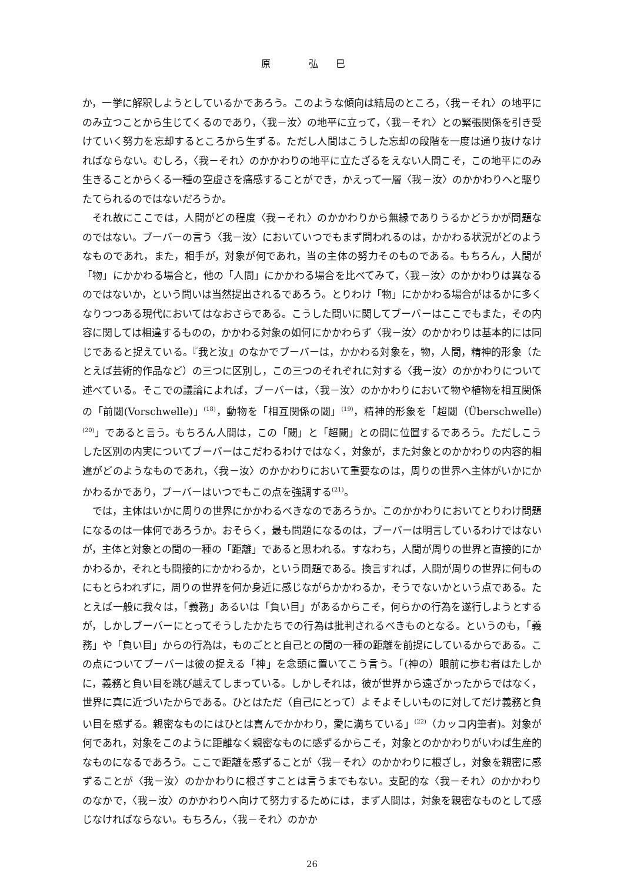原 弘巳
か，一挙に解釈しようとしているかであろう。このような傾向は結局のところ，〈我－それ〉の地平にのみ立つことから生じてくるのであり，〈我－汝〉の地平に立って，〈我－それ〉との緊張関係を引き受けていく努力を忘却するところから生ずる。ただし人間はこうした忘却の段階を一度は通り抜けなければならない。むしろ，〈我－それ〉のかかわりの地平に立たざるをえない人間こそ，この地平にのみ生きることからくる一種の空虚さを痛感することができ，かえって一層〈我－汝〉のかかわりへと駆りたてられるのではないだろうか。
それ故にここでは，人間がどの程度〈我－それ〉のかかわりから無縁でありうるかどうかが問題なのではない。ブーバーの言う〈我－汝〉においていつでもまず問われるのは，かかわる状況がどのようなものであれ，また，相手が，対象が何であれ，当の主体の努力そのものである。もちろん，人間が「物」にかかわる場合と，他の「人間」にかかわる場合を比べてみて，〈我－汝〉のかかわりは異なるのではないか，という問いは当然提出されるであろう。とりわけ「物」にかかわる場合がはるかに多くなりつつある現代においてはなおさらである。こうした問いに関してブーバーはここでもまた，その内容に関しては相違するものの，かかわる対象の如何にかかわらず〈我－汝〉のかかわりは基本的には同じであると捉えている。『我と汝』のなかでブーバーは，かかわる対象を，物，人間，精神的形象（たとえば芸術的作品など）の三つに区別し，この三つのそれぞれに対する〈我－汝〉のかかわりについて述べている。そこでの議論によれば，ブーバーは，〈我－汝〉のかかわりにおいて物や植物を相互関係の「前閾(Vorschwelle)」<sup>(18)</sup>，動物を「相互関係の閾」<sup>(19)</sup>，精神的形象を「超閾（Überschwelle)<sup>(20)</sup>」であると言う。もちろん人間は，この「閾」と「超閾」との間に位置するであろう。ただしこうした区別の内実についてブーバーはこだわるわけではなく，対象が，また対象とのかかわりの内容的相違がどのようなものであれ，〈我－汝〉のかかわりにおいて重要なのは，周りの世界へ主体がいかにかかわるかであり，ブーバーはいつでもこの点を強調する<sup>(21)</sup>。
では，主体はいかに周りの世界にかかわるべきなのであろうか。このかかわりにおいてとりわけ問題になるのは一体何であろうか。おそらく，最も問題になるのは，ブーバーは明言しているわけではないが，主体と対象との間の一種の「距離」であると思われる。すなわち，人間が周りの世界と直接的にかかわるか，それとも間接的にかかわるか，という問題である。換言すれば，人間が周りの世界に何ものにもとらわれずに，周りの世界を何か身近に感じながらかかわるか，そうでないかという点である。たとえば一般に我々は，「義務」あるいは「負い目」があるからこそ，何らかの行為を遂行しようとするが，しかしブーバーにとってそうしたかたちでの行為は批判されるべきものとなる。というのも，「義務」や「負い目」からの行為は，ものごとと自己との間の一種の距離を前提にしているからである。この点についてブーバーは彼の捉える「神」を念頭に置いてこう言う。「(神の）眼前に歩む者はたしかに，義務と負い目を跳び越えてしまっている。しかしそれは，彼が世界から遠ざかったからではなく，世界に真に近づいたからである。ひとはただ（自己にとって）よそよそしいものに対してだけ義務と負い目を感ずる。親密なものにはひとは喜んでかかわり，愛に満ちている」<sup>(22)</sup>（カッコ内筆者)。対象が何であれ，対象をこのように距離なく親密なものに感ずるからこそ，対象とのかかわりがいわば生産的なものになるであろう。ここで距離を感ずることが〈我－それ〉のかかわりに根ざし，対象を親密に感ずることが〈我－汝〉のかかわりに根ざすことは言うまでもない。支配的な〈我－それ〉のかかわりのなかで，〈我－汝〉のかかわりへ向けて努力するためには，まず人間は，対象を親密なものとして感じなければならない。もちろん，〈我－それ〉のかか
26